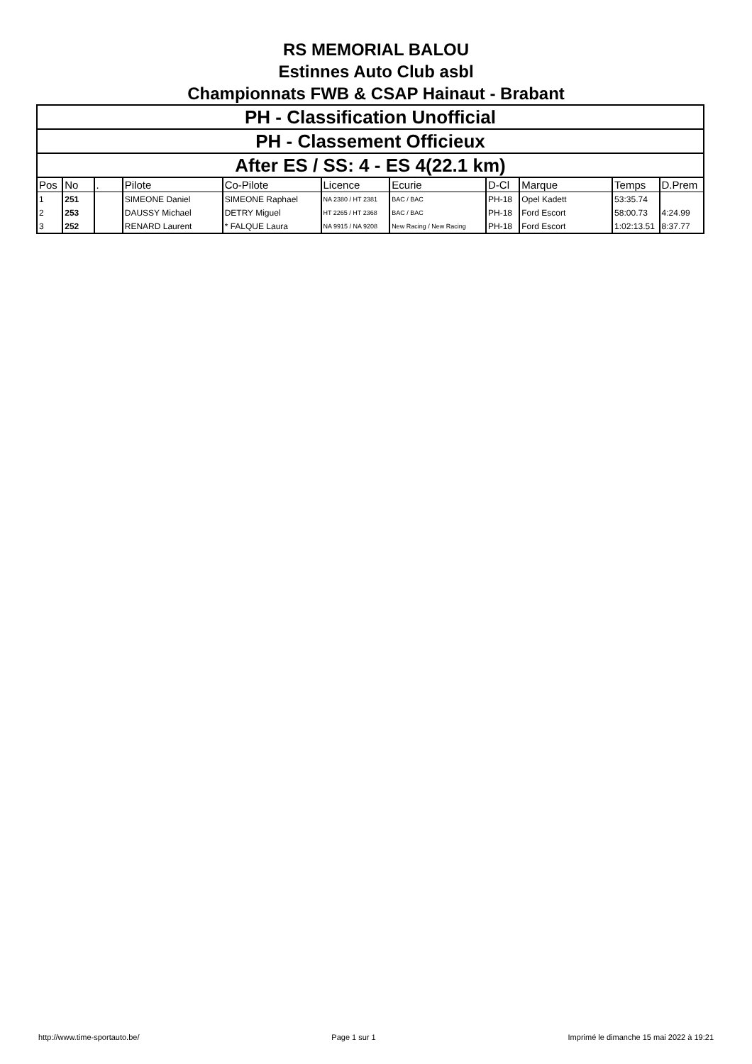RS MEMORIAL BALOU
Estinnes Auto Club asbl
Championnats FWB & CSAP Hainaut - Brabant
| PH - Classification Unofficial |
| PH - Classement Officieux |
| After ES / SS: 4 - ES 4(22.1 km) |
| Pos | No | . | Pilote | Co-Pilote | Licence | Ecurie | D-Cl | Marque | Temps | D.Prem |
| --- | --- | --- | --- | --- | --- | --- | --- | --- | --- | --- |
| 1 | 251 | | SIMEONE Daniel | SIMEONE Raphael | NA 2380 / HT 2381 | BAC / BAC | PH-18 | Opel Kadett | 53:35.74 | |
| 2 | 253 | | DAUSSY Michael | DETRY Miguel | HT 2265 / HT 2368 | BAC / BAC | PH-18 | Ford Escort | 58:00.73 | 4:24.99 |
| 3 | 252 | | RENARD Laurent | * FALQUE Laura | NA 9915 / NA 9208 | New Racing / New Racing | PH-18 | Ford Escort | 1:02:13.51 | 8:37.77 |
http://www.time-sportauto.be/ Page 1 sur 1 Imprimé le dimanche 15 mai 2022 à 19:21